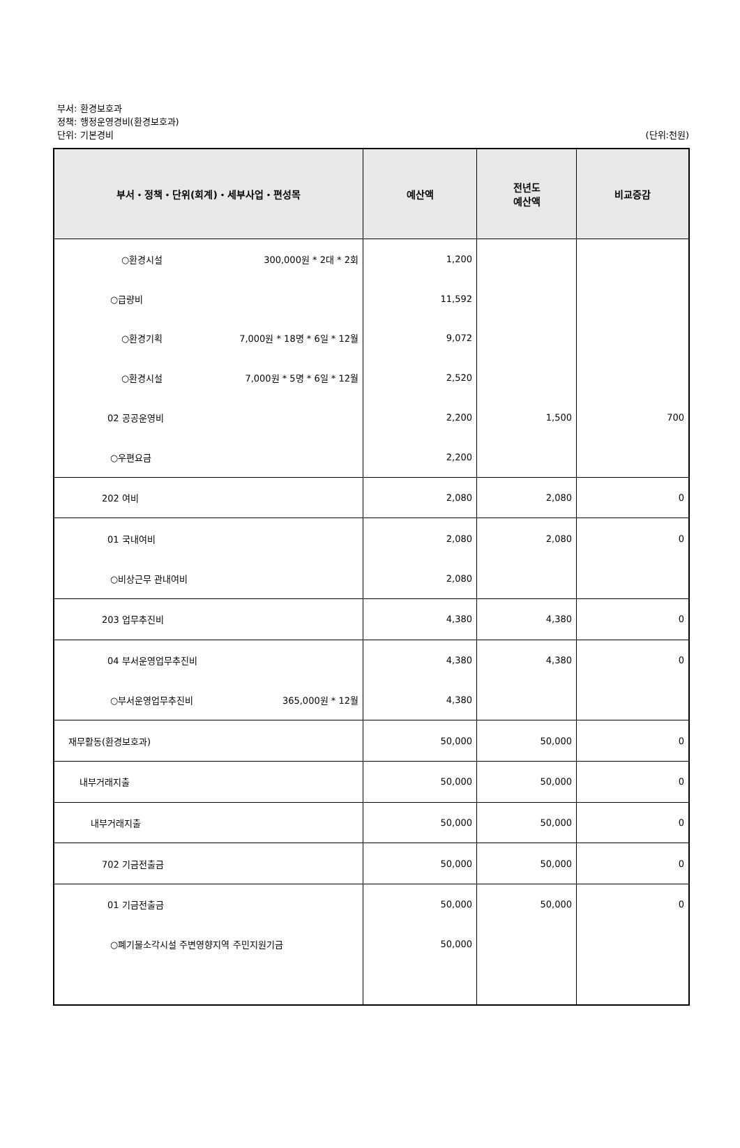부서: 환경보호과
정책: 행정운영경비(환경보호과)
단위: 기본경비 (단위:천원)
| 부서・정책・단위(회계)・세부사업・편성목 | 예산액 | 전년도 예산액 | 비교증감 |
| --- | --- | --- | --- |
| ○환경시설 300,000원 * 2대 * 2회 | 1,200 | | |
| ○급량비 | 11,592 | | |
| ○환경기획 7,000원 * 18명 * 6일 * 12월 | 9,072 | | |
| ○환경시설 7,000원 * 5명 * 6일 * 12월 | 2,520 | | |
| 02 공공운영비 | 2,200 | 1,500 | 700 |
| ○우편요금 | 2,200 | | |
| 202 여비 | 2,080 | 2,080 | 0 |
| 01 국내여비 | 2,080 | 2,080 | 0 |
| ○비상근무 관내여비 | 2,080 | | |
| 203 업무추진비 | 4,380 | 4,380 | 0 |
| 04 부서운영업무추진비 | 4,380 | 4,380 | 0 |
| ○부서운영업무추진비 365,000원 * 12월 | 4,380 | | |
| 재무활동(환경보호과) | 50,000 | 50,000 | 0 |
| 내부거래지출 | 50,000 | 50,000 | 0 |
| 내부거래지출 | 50,000 | 50,000 | 0 |
| 702 기금전출금 | 50,000 | 50,000 | 0 |
| 01 기금전출금 | 50,000 | 50,000 | 0 |
| ○폐기물소각시설 주변영향지역 주민지원기금 | 50,000 | | |